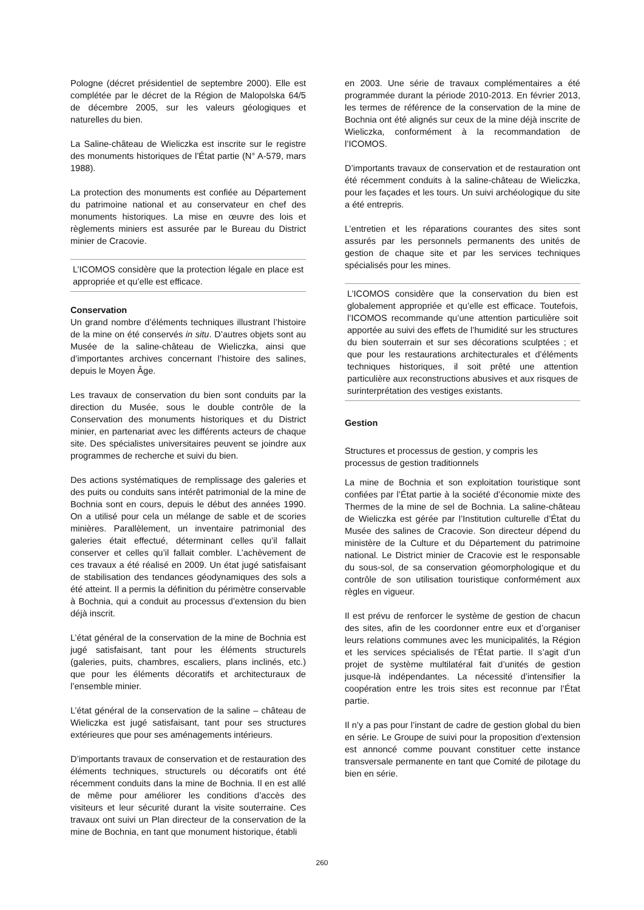Pologne (décret présidentiel de septembre 2000). Elle est complétée par le décret de la Région de Malopolska 64/5 de décembre 2005, sur les valeurs géologiques et naturelles du bien.
La Saline-château de Wieliczka est inscrite sur le registre des monuments historiques de l’État partie (N° A-579, mars 1988).
La protection des monuments est confiée au Département du patrimoine national et au conservateur en chef des monuments historiques. La mise en œuvre des lois et règlements miniers est assurée par le Bureau du District minier de Cracovie.
L’ICOMOS considère que la protection légale en place est appropriée et qu’elle est efficace.
Conservation
Un grand nombre d’éléments techniques illustrant l’histoire de la mine on été conservés in situ. D’autres objets sont au Musée de la saline-château de Wieliczka, ainsi que d’importantes archives concernant l’histoire des salines, depuis le Moyen Âge.
Les travaux de conservation du bien sont conduits par la direction du Musée, sous le double contrôle de la Conservation des monuments historiques et du District minier, en partenariat avec les différents acteurs de chaque site. Des spécialistes universitaires peuvent se joindre aux programmes de recherche et suivi du bien.
Des actions systématiques de remplissage des galeries et des puits ou conduits sans intérêt patrimonial de la mine de Bochnia sont en cours, depuis le début des années 1990. On a utilisé pour cela un mélange de sable et de scories minières. Parallèlement, un inventaire patrimonial des galeries était effectué, déterminant celles qu’il fallait conserver et celles qu’il fallait combler. L’achèvement de ces travaux a été réalisé en 2009. Un état jugé satisfaisant de stabilisation des tendances géodynamiques des sols a été atteint. Il a permis la définition du périmètre conservable à Bochnia, qui a conduit au processus d’extension du bien déjà inscrit.
L’état général de la conservation de la mine de Bochnia est jugé satisfaisant, tant pour les éléments structurels (galeries, puits, chambres, escaliers, plans inclinés, etc.) que pour les éléments décoratifs et architecturaux de l’ensemble minier.
L’état général de la conservation de la saline – château de Wieliczka est jugé satisfaisant, tant pour ses structures extérieures que pour ses aménagements intérieurs.
D’importants travaux de conservation et de restauration des éléments techniques, structurels ou décoratifs ont été récemment conduits dans la mine de Bochnia. Il en est allé de même pour améliorer les conditions d’accès des visiteurs et leur sécurité durant la visite souterraine. Ces travaux ont suivi un Plan directeur de la conservation de la mine de Bochnia, en tant que monument historique, établi
en 2003. Une série de travaux complémentaires a été programmée durant la période 2010-2013. En février 2013, les termes de référence de la conservation de la mine de Bochnia ont été alignés sur ceux de la mine déjà inscrite de Wieliczka, conformément à la recommandation de l’ICOMOS.
D’importants travaux de conservation et de restauration ont été récemment conduits à la saline-château de Wieliczka, pour les façades et les tours. Un suivi archéologique du site a été entrepris.
L’entretien et les réparations courantes des sites sont assurés par les personnels permanents des unités de gestion de chaque site et par les services techniques spécialisés pour les mines.
L’ICOMOS considère que la conservation du bien est globalement appropriée et qu’elle est efficace. Toutefois, l’ICOMOS recommande qu’une attention particulière soit apportée au suivi des effets de l’humidité sur les structures du bien souterrain et sur ses décorations sculptées ; et que pour les restaurations architecturales et d’éléments techniques historiques, il soit prêté une attention particulière aux reconstructions abusives et aux risques de surinterprétation des vestiges existants.
Gestion
Structures et processus de gestion, y compris les processus de gestion traditionnels
La mine de Bochnia et son exploitation touristique sont confiées par l’État partie à la société d’économie mixte des Thermes de la mine de sel de Bochnia. La saline-château de Wieliczka est gérée par l’Institution culturelle d’État du Musée des salines de Cracovie. Son directeur dépend du ministère de la Culture et du Département du patrimoine national. Le District minier de Cracovie est le responsable du sous-sol, de sa conservation géomorphologique et du contrôle de son utilisation touristique conformément aux règles en vigueur.
Il est prévu de renforcer le système de gestion de chacun des sites, afin de les coordonner entre eux et d’organiser leurs relations communes avec les municipalités, la Région et les services spécialisés de l’État partie. Il s’agit d’un projet de système multilatéral fait d’unités de gestion jusque-là indépendantes. La nécessité d’intensifier la coopération entre les trois sites est reconnue par l’État partie.
Il n’y a pas pour l’instant de cadre de gestion global du bien en série. Le Groupe de suivi pour la proposition d’extension est annoncé comme pouvant constituer cette instance transversale permanente en tant que Comité de pilotage du bien en série.
260